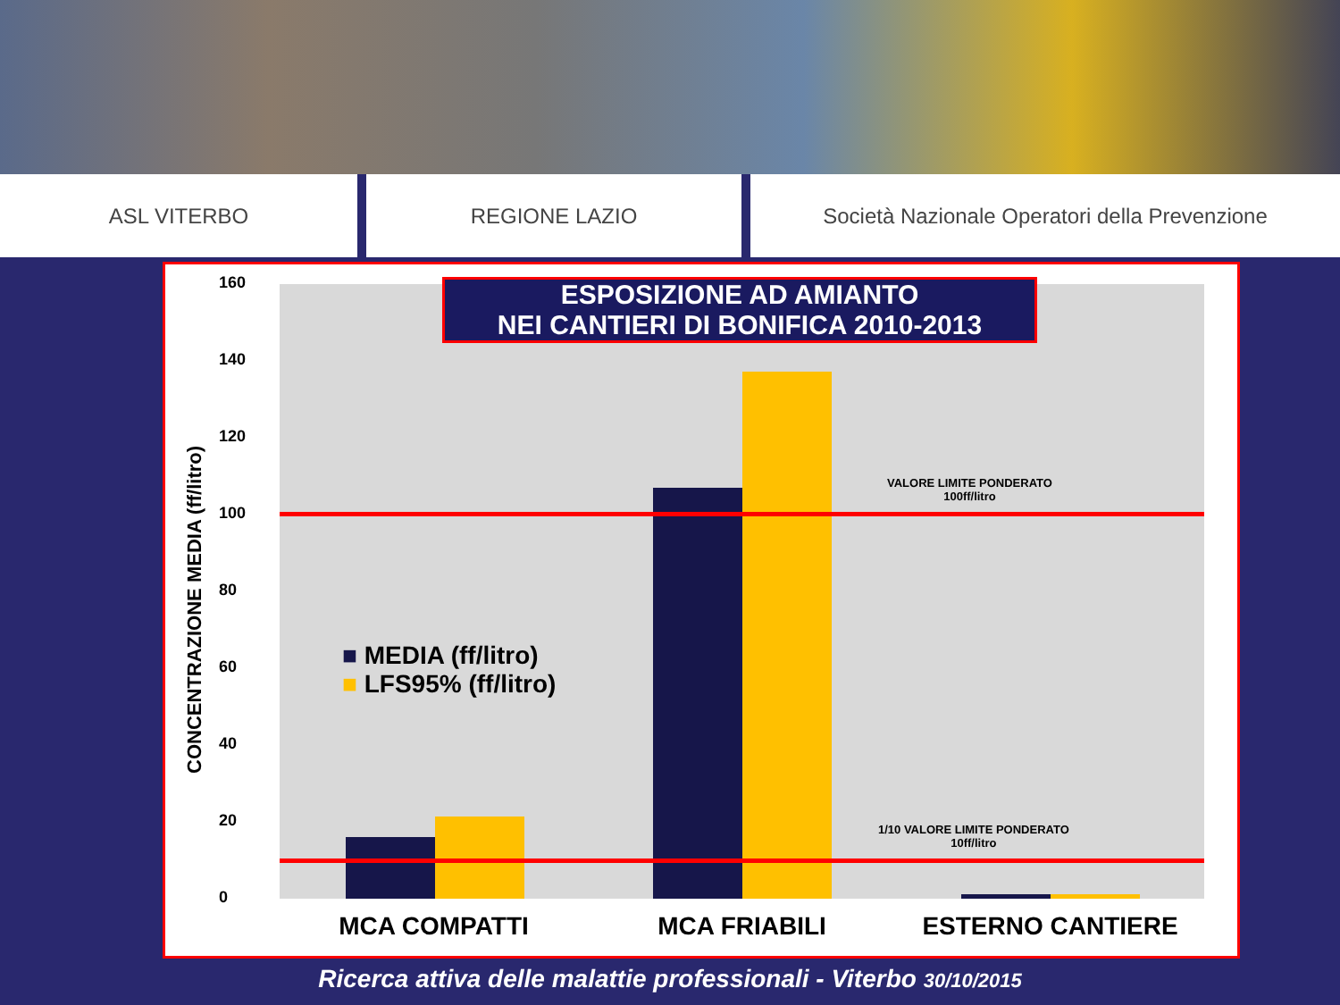ASL VITERBO REGIONE LAZIO Società Nazionale Operatori della Prevenzione
CONCENTRAZIONE MEDIA (ff/litro)
160
140
120
100
80
60
40
20
0
VALORE LIMITE PONDERATO
100ff/litro
1/10 VALORE LIMITE PONDERATO
10ff/litro
■ MEDIA (ff/litro)
■ LFS95% (ff/litro)
ESPOSIZIONE AD AMIANTO
NEI CANTIERI DI BONIFICA 2010-2013
MCA COMPATTI MCA FRIABILI ESTERNO CANTIERE
Ricerca attiva delle malattie professionali - Viterbo 30/10/2015